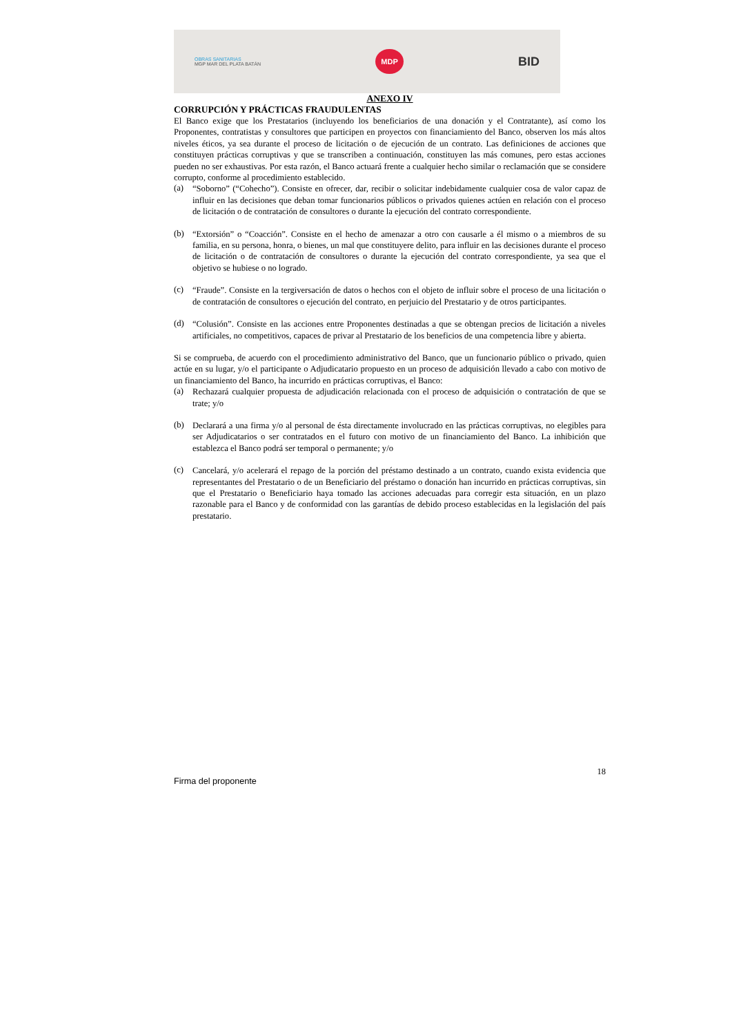OBRAS SANITARIAS
MGP MAR DEL PLATA BATÁN MDP BID
ANEXO IV
CORRUPCIÓN Y PRÁCTICAS FRAUDULENTAS
El Banco exige que los Prestatarios (incluyendo los beneficiarios de una donación y el Contratante), así como los Proponentes, contratistas y consultores que participen en proyectos con financiamiento del Banco, observen los más altos niveles éticos, ya sea durante el proceso de licitación o de ejecución de un contrato. Las definiciones de acciones que constituyen prácticas corruptivas y que se transcriben a continuación, constituyen las más comunes, pero estas acciones pueden no ser exhaustivas. Por esta razón, el Banco actuará frente a cualquier hecho similar o reclamación que se considere corrupto, conforme al procedimiento establecido.
(a)
“Soborno” (“Cohecho”). Consiste en ofrecer, dar, recibir o solicitar indebidamente cualquier cosa de valor capaz de influir en las decisiones que deban tomar funcionarios públicos o privados quienes actúen en relación con el proceso de licitación o de contratación de consultores o durante la ejecución del contrato correspondiente.
(b)
“Extorsión” o “Coacción”. Consiste en el hecho de amenazar a otro con causarle a él mismo o a miembros de su familia, en su persona, honra, o bienes, un mal que constituyere delito, para influir en las decisiones durante el proceso de licitación o de contratación de consultores o durante la ejecución del contrato correspondiente, ya sea que el objetivo se hubiese o no logrado.
(c)
“Fraude”. Consiste en la tergiversación de datos o hechos con el objeto de influir sobre el proceso de una licitación o de contratación de consultores o ejecución del contrato, en perjuicio del Prestatario y de otros participantes.
(d)
“Colusión”. Consiste en las acciones entre Proponentes destinadas a que se obtengan precios de licitación a niveles artificiales, no competitivos, capaces de privar al Prestatario de los beneficios de una competencia libre y abierta.
Si se comprueba, de acuerdo con el procedimiento administrativo del Banco, que un funcionario público o privado, quien actúe en su lugar, y/o el participante o Adjudicatario propuesto en un proceso de adquisición llevado a cabo con motivo de un financiamiento del Banco, ha incurrido en prácticas corruptivas, el Banco:
(a)
Rechazará cualquier propuesta de adjudicación relacionada con el proceso de adquisición o contratación de que se trate; y/o
(b)
Declarará a una firma y/o al personal de ésta directamente involucrado en las prácticas corruptivas, no elegibles para ser Adjudicatarios o ser contratados en el futuro con motivo de un financiamiento del Banco. La inhibición que establezca el Banco podrá ser temporal o permanente; y/o
(c)
Cancelará, y/o acelerará el repago de la porción del préstamo destinado a un contrato, cuando exista evidencia que representantes del Prestatario o de un Beneficiario del préstamo o donación han incurrido en prácticas corruptivas, sin que el Prestatario o Beneficiario haya tomado las acciones adecuadas para corregir esta situación, en un plazo razonable para el Banco y de conformidad con las garantías de debido proceso establecidas en la legislación del país prestatario.
Firma del proponente 18